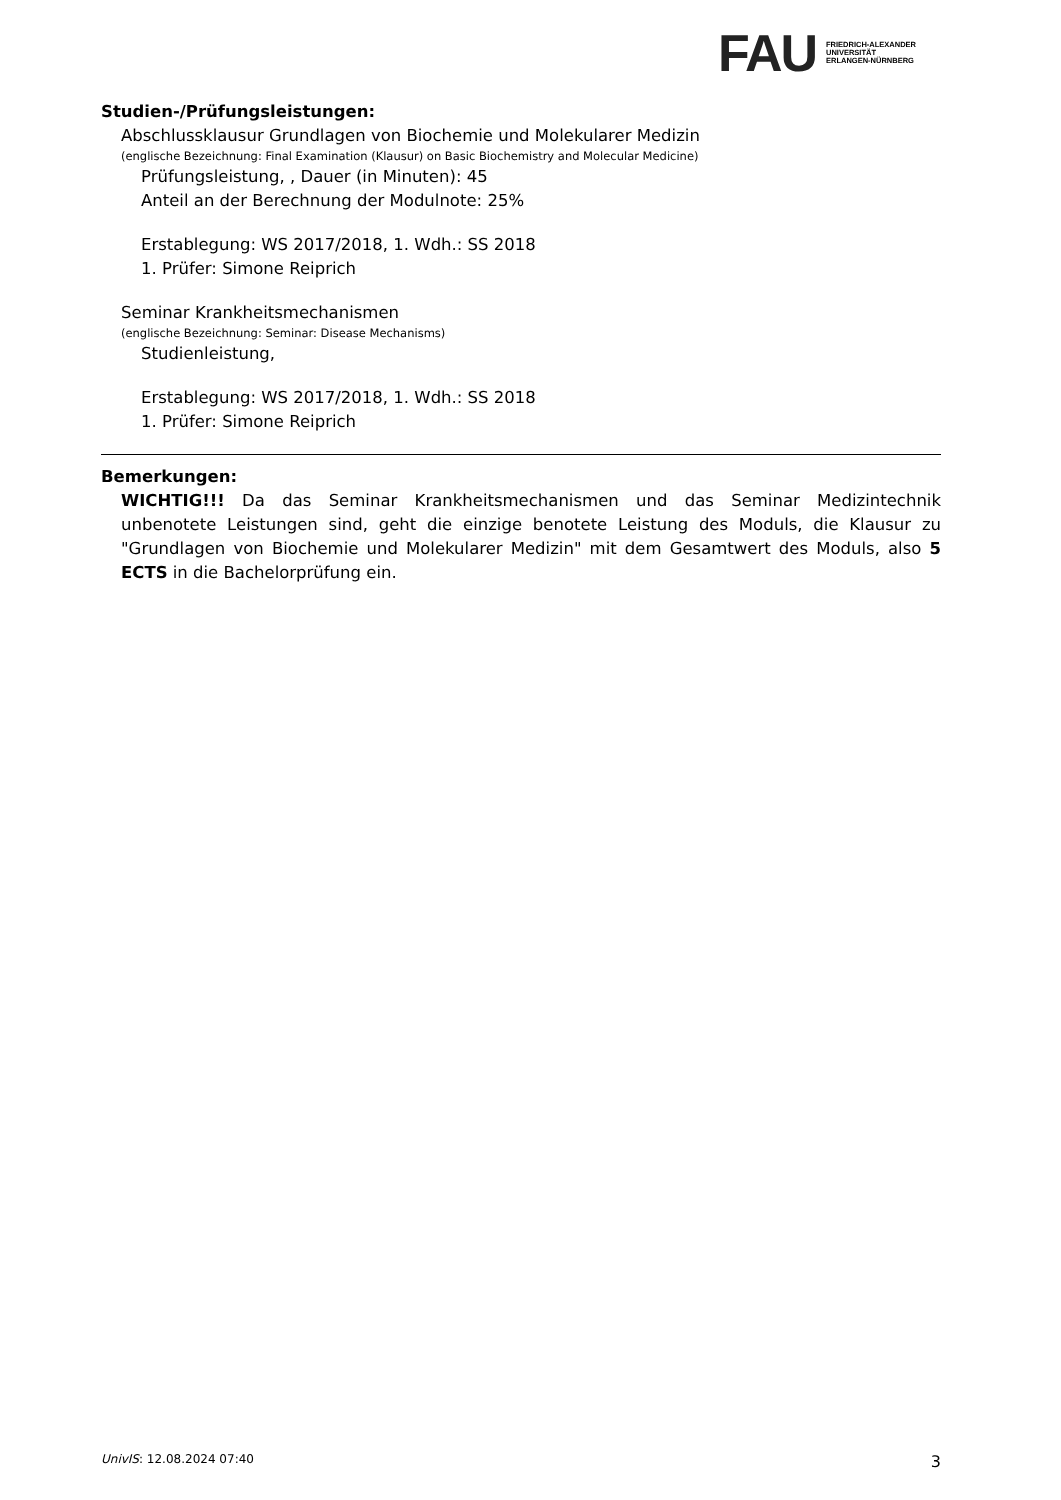FAU
FRIEDRICH-ALEXANDER
UNIVERSITÄT
ERLANGEN-NÜRNBERG
Studien-/Prüfungsleistungen:
Abschlussklausur Grundlagen von Biochemie und Molekularer Medizin
(englische Bezeichnung: Final Examination (Klausur) on Basic Biochemistry and Molecular Medicine)
Prüfungsleistung, , Dauer (in Minuten): 45
Anteil an der Berechnung der Modulnote: 25%
Erstablegung: WS 2017/2018, 1. Wdh.: SS 2018
1. Prüfer: Simone Reiprich
Seminar Krankheitsmechanismen
(englische Bezeichnung: Seminar: Disease Mechanisms)
Studienleistung,
Erstablegung: WS 2017/2018, 1. Wdh.: SS 2018
1. Prüfer: Simone Reiprich
Bemerkungen:
WICHTIG!!! Da das Seminar Krankheitsmechanismen und das Seminar Medizintechnik unbenotete Leistungen sind, geht die einzige benotete Leistung des Moduls, die Klausur zu "Grundlagen von Biochemie und Molekularer Medizin" mit dem Gesamtwert des Moduls, also 5 ECTS in die Bachelorprüfung ein.
UnivIS: 12.08.2024 07:40 3